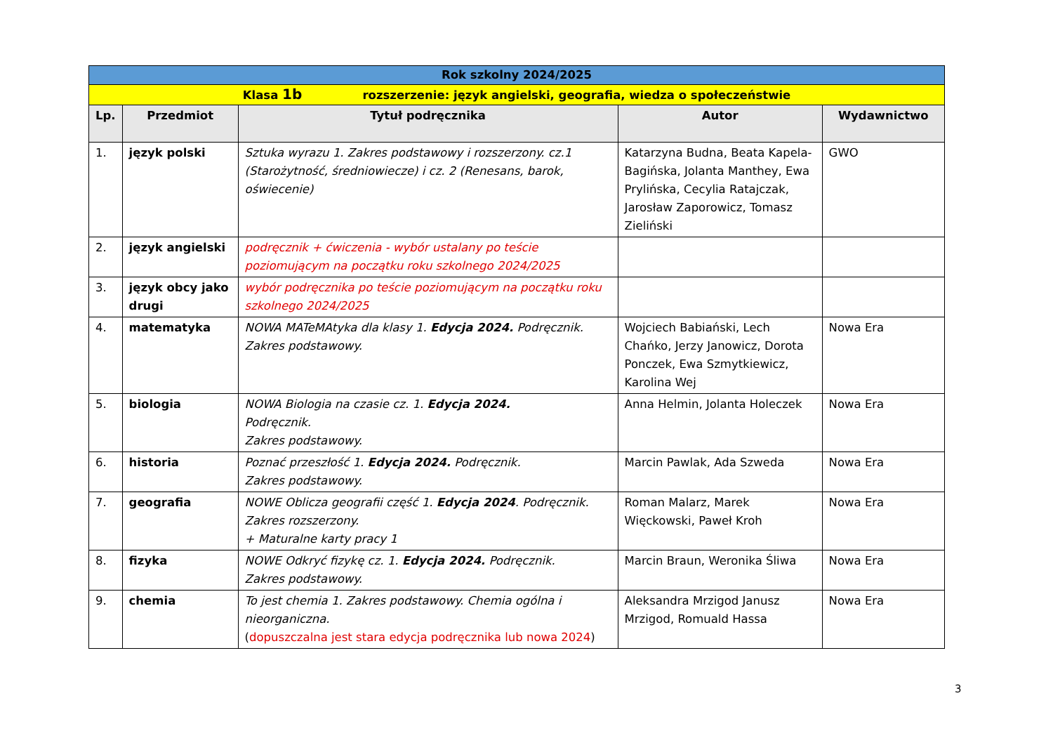| Rok szkolny 2024/2025 | | | | |
| Klasa 1b rozszerzenie: język angielski, geografia, wiedza o społeczeństwie | | | | |
| Lp. | Przedmiot | Tytuł podręcznika | Autor | Wydawnictwo |
| 1. | język polski | Sztuka wyrazu 1. Zakres podstawowy i rozszerzony. cz.1 (Starożytność, średniowiecze) i cz. 2 (Renesans, barok, oświecenie) | Katarzyna Budna, Beata Kapela-Bagińska, Jolanta Manthey, Ewa Prylińska, Cecylia Ratajczak, Jarosław Zaporowicz, Tomasz Zieliński | GWO |
| 2. | język angielski | podręcznik + ćwiczenia - wybór ustalany po teście poziomującym na początku roku szkolnego 2024/2025 | | |
| 3. | język obcy jako drugi | wybór podręcznika po teście poziomującym na początku roku szkolnego 2024/2025 | | |
| 4. | matematyka | NOWA MATeMAtyka dla klasy 1. Edycja 2024. Podręcznik. Zakres podstawowy. | Wojciech Babiański, Lech Chańko, Jerzy Janowicz, Dorota Ponczek, Ewa Szmytkiewicz, Karolina Wej | Nowa Era |
| 5. | biologia | NOWA Biologia na czasie cz. 1. Edycja 2024. Podręcznik. Zakres podstawowy. | Anna Helmin, Jolanta Holeczek | Nowa Era |
| 6. | historia | Poznać przeszłość 1. Edycja 2024. Podręcznik. Zakres podstawowy. | Marcin Pawlak, Ada Szweda | Nowa Era |
| 7. | geografia | NOWE Oblicza geografii część 1. Edycja 2024 . Podręcznik. Zakres rozszerzony. + Maturalne karty pracy 1 | Roman Malarz, Marek Więckowski, Paweł Kroh | Nowa Era |
| 8. | fizyka | NOWE Odkryć fizykę cz. 1. Edycja 2024. Podręcznik. Zakres podstawowy. | Marcin Braun, Weronika Śliwa | Nowa Era |
| 9. | chemia | To jest chemia 1. Zakres podstawowy. Chemia ogólna i nieorganiczna. ( dopuszczalna jest stara edycja podręcznika lub nowa 2024 ) | Aleksandra Mrzigod Janusz Mrzigod, Romuald Hassa | Nowa Era |
3